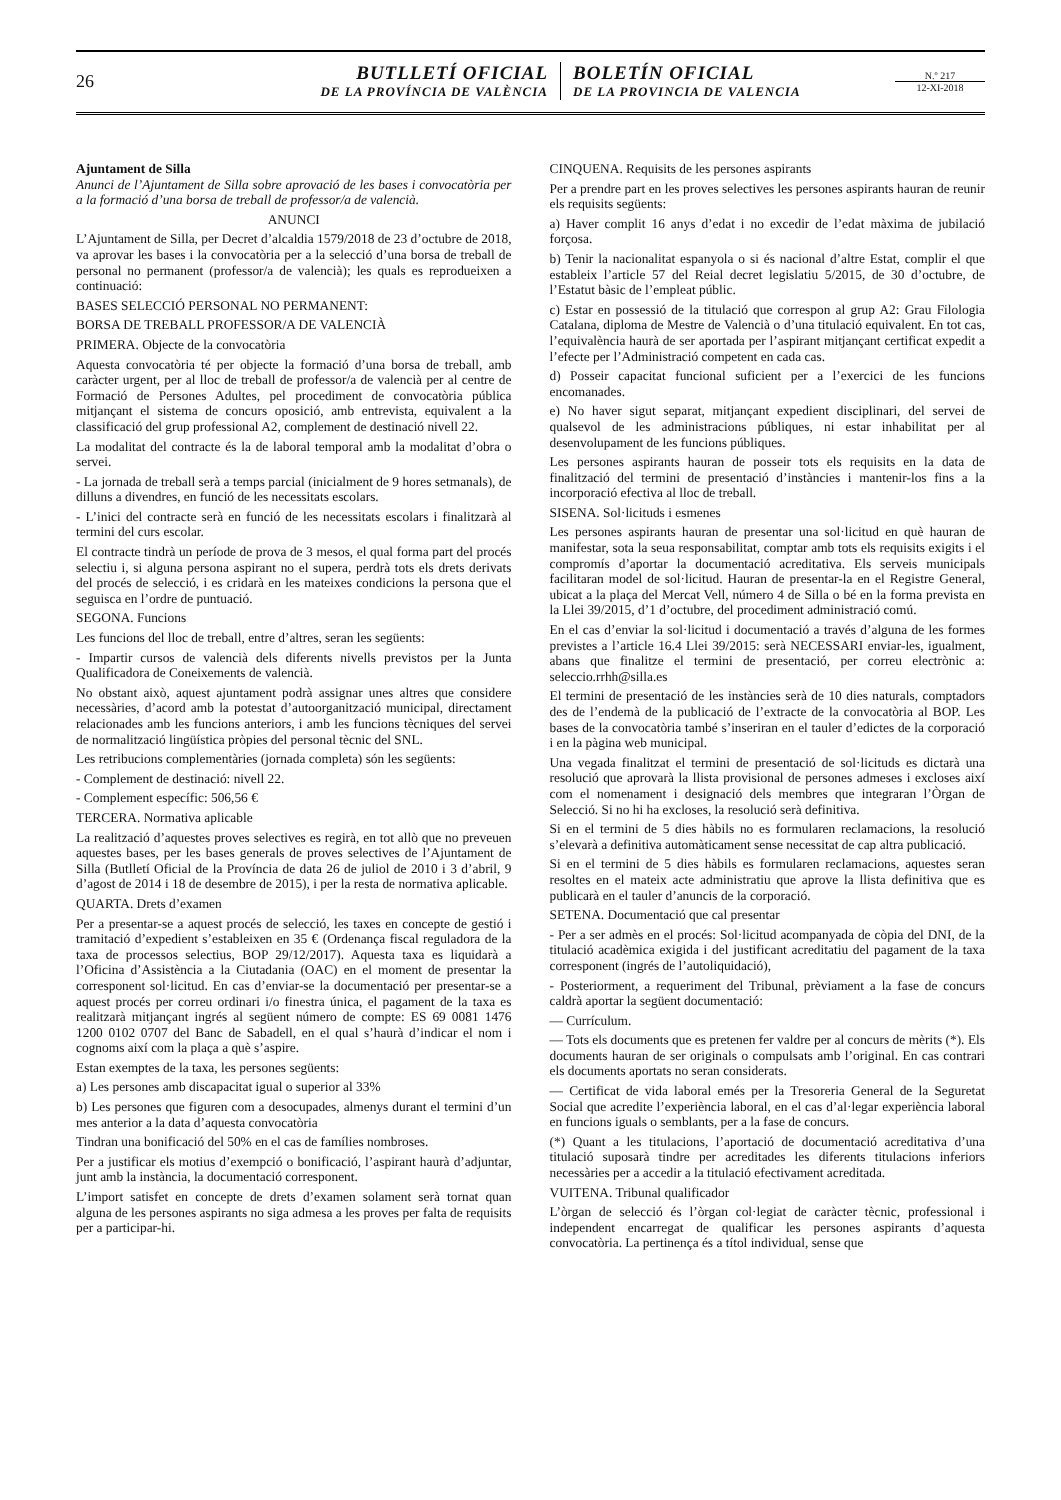26
BUTLLETÍ OFICIAL
DE LA PROVÍNCIA DE VALÈNCIA
BOLETÍN OFICIAL
DE LA PROVINCIA DE VALENCIA
N.º 217
12-XI-2018
Ajuntament de Silla
Anunci de l’Ajuntament de Silla sobre aprovació de les bases i convocatòria per a la formació d’una borsa de treball de professor/a de valencià.
ANUNCI
L’Ajuntament de Silla, per Decret d’alcaldia 1579/2018 de 23 d’octubre de 2018, va aprovar les bases i la convocatòria per a la selecció d’una borsa de treball de personal no permanent (professor/a de valencià); les quals es reprodueixen a continuació:
BASES SELECCIÓ PERSONAL NO PERMANENT:
BORSA DE TREBALL PROFESSOR/A DE VALENCIÀ
PRIMERA. Objecte de la convocatòria
Aquesta convocatòria té per objecte la formació d’una borsa de treball, amb caràcter urgent, per al lloc de treball de professor/a de valencià per al centre de Formació de Persones Adultes, pel procediment de convocatòria pública mitjançant el sistema de concurs oposició, amb entrevista, equivalent a la classificació del grup professional A2, complement de destinació nivell 22.
La modalitat del contracte és la de laboral temporal amb la modalitat d’obra o servei.
- La jornada de treball serà a temps parcial (inicialment de 9 hores setmanals), de dilluns a divendres, en funció de les necessitats escolars.
- L’inici del contracte serà en funció de les necessitats escolars i finalitzarà al termini del curs escolar.
El contracte tindrà un període de prova de 3 mesos, el qual forma part del procés selectiu i, si alguna persona aspirant no el supera, perdrà tots els drets derivats del procés de selecció, i es cridarà en les mateixes condicions la persona que el seguisca en l’ordre de puntuació.
SEGONA. Funcions
Les funcions del lloc de treball, entre d’altres, seran les següents:
- Impartir cursos de valencià dels diferents nivells previstos per la Junta Qualificadora de Coneixements de valencià.
No obstant això, aquest ajuntament podrà assignar unes altres que considere necessàries, d’acord amb la potestat d’autoorganització municipal, directament relacionades amb les funcions anteriors, i amb les funcions tècniques del servei de normalització lingüística pròpies del personal tècnic del SNL.
Les retribucions complementàries (jornada completa) són les següents:
- Complement de destinació: nivell 22.
- Complement específic: 506,56 €
TERCERA. Normativa aplicable
La realització d’aquestes proves selectives es regirà, en tot allò que no preveuen aquestes bases, per les bases generals de proves selectives de l’Ajuntament de Silla (Butlletí Oficial de la Província de data 26 de juliol de 2010 i 3 d’abril, 9 d’agost de 2014 i 18 de desembre de 2015), i per la resta de normativa aplicable.
QUARTA. Drets d’examen
Per a presentar-se a aquest procés de selecció, les taxes en concepte de gestió i tramitació d’expedient s’estableixen en 35 € (Ordenança fiscal reguladora de la taxa de processos selectius, BOP 29/12/2017). Aquesta taxa es liquidarà a l’Oficina d’Assistència a la Ciutadania (OAC) en el moment de presentar la corresponent sol·licitud. En cas d’enviar-se la documentació per presentar-se a aquest procés per correu ordinari i/o finestra única, el pagament de la taxa es realitzarà mitjançant ingrés al següent número de compte: ES 69 0081 1476 1200 0102 0707 del Banc de Sabadell, en el qual s’haurà d’indicar el nom i cognoms així com la plaça a què s’aspire.
Estan exemptes de la taxa, les persones següents:
a) Les persones amb discapacitat igual o superior al 33%
b) Les persones que figuren com a desocupades, almenys durant el termini d’un mes anterior a la data d’aquesta convocatòria
Tindran una bonificació del 50% en el cas de famílies nombroses.
Per a justificar els motius d’exempció o bonificació, l’aspirant haurà d’adjuntar, junt amb la instància, la documentació corresponent.
L’import satisfet en concepte de drets d’examen solament serà tornat quan alguna de les persones aspirants no siga admesa a les proves per falta de requisits per a participar-hi.
CINQUENA. Requisits de les persones aspirants
Per a prendre part en les proves selectives les persones aspirants hauran de reunir els requisits següents:
a) Haver complit 16 anys d’edat i no excedir de l’edat màxima de jubilació forçosa.
b) Tenir la nacionalitat espanyola o si és nacional d’altre Estat, complir el que estableix l’article 57 del Reial decret legislatiu 5/2015, de 30 d’octubre, de l’Estatut bàsic de l’empleat públic.
c) Estar en possessió de la titulació que correspon al grup A2: Grau Filologia Catalana, diploma de Mestre de Valencià o d’una titulació equivalent. En tot cas, l’equivalència haurà de ser aportada per l’aspirant mitjançant certificat expedit a l’efecte per l’Administració competent en cada cas.
d) Posseir capacitat funcional suficient per a l’exercici de les funcions encomanades.
e) No haver sigut separat, mitjançant expedient disciplinari, del servei de qualsevol de les administracions públiques, ni estar inhabilitat per al desenvolupament de les funcions públiques.
Les persones aspirants hauran de posseir tots els requisits en la data de finalització del termini de presentació d’instàncies i mantenir-los fins a la incorporació efectiva al lloc de treball.
SISENA. Sol·licituds i esmenes
Les persones aspirants hauran de presentar una sol·licitud en què hauran de manifestar, sota la seua responsabilitat, comptar amb tots els requisits exigits i el compromís d’aportar la documentació acreditativa. Els serveis municipals facilitaran model de sol·licitud. Hauran de presentar-la en el Registre General, ubicat a la plaça del Mercat Vell, número 4 de Silla o bé en la forma prevista en la Llei 39/2015, d’1 d’octubre, del procediment administració comú.
En el cas d’enviar la sol·licitud i documentació a través d’alguna de les formes previstes a l’article 16.4 Llei 39/2015: serà NECESSARI enviar-les, igualment, abans que finalitze el termini de presentació, per correu electrònic a: seleccio.rrhh@silla.es
El termini de presentació de les instàncies serà de 10 dies naturals, comptadors des de l’endemà de la publicació de l’extracte de la convocatòria al BOP. Les bases de la convocatòria també s’inseriran en el tauler d’edictes de la corporació i en la pàgina web municipal.
Una vegada finalitzat el termini de presentació de sol·licituds es dictarà una resolució que aprovarà la llista provisional de persones admeses i excloses així com el nomenament i designació dels membres que integraran l’Òrgan de Selecció. Si no hi ha excloses, la resolució serà definitiva.
Si en el termini de 5 dies hàbils no es formularen reclamacions, la resolució s’elevarà a definitiva automàticament sense necessitat de cap altra publicació.
Si en el termini de 5 dies hàbils es formularen reclamacions, aquestes seran resoltes en el mateix acte administratiu que aprove la llista definitiva que es publicarà en el tauler d’anuncis de la corporació.
SETENA. Documentació que cal presentar
- Per a ser admès en el procés: Sol·licitud acompanyada de còpia del DNI, de la titulació acadèmica exigida i del justificant acreditatiu del pagament de la taxa corresponent (ingrés de l’autoliquidació),
- Posteriorment, a requeriment del Tribunal, prèviament a la fase de concurs caldrà aportar la següent documentació:
— Currículum.
— Tots els documents que es pretenen fer valdre per al concurs de mèrits (*). Els documents hauran de ser originals o compulsats amb l’original. En cas contrari els documents aportats no seran considerats.
— Certificat de vida laboral emés per la Tresoreria General de la Seguretat Social que acredite l’experiència laboral, en el cas d’al·legar experiència laboral en funcions iguals o semblants, per a la fase de concurs.
(*) Quant a les titulacions, l’aportació de documentació acreditativa d’una titulació suposarà tindre per acreditades les diferents titulacions inferiors necessàries per a accedir a la titulació efectivament acreditada.
VUITENA. Tribunal qualificador
L’òrgan de selecció és l’òrgan col·legiat de caràcter tècnic, professional i independent encarregat de qualificar les persones aspirants d’aquesta convocatòria. La pertinença és a títol individual, sense que